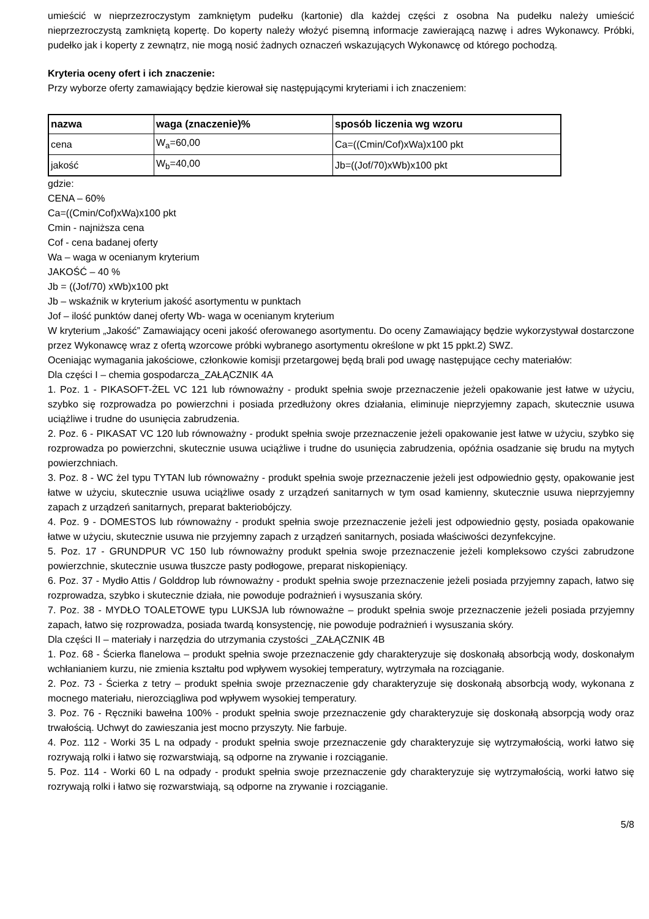umieścić w nieprzezroczystym zamkniętym pudełku (kartonie) dla każdej części z osobna Na pudełku należy umieścić nieprzezroczystą zamkniętą kopertę. Do koperty należy włożyć pisemną informacje zawierającą nazwę i adres Wykonawcy. Próbki, pudełko jak i koperty z zewnątrz, nie mogą nosić żadnych oznaczeń wskazujących Wykonawcę od którego pochodzą.
Kryteria oceny ofert i ich znaczenie:
Przy wyborze oferty zamawiający będzie kierował się następującymi kryteriami i ich znaczeniem:
| nazwa | waga (znaczenie)% | sposób liczenia wg wzoru |
| --- | --- | --- |
| cena | W<sub>a</sub>=60,00 | Ca=((Cmin/Cof)xWa)x100 pkt |
| jakość | W<sub>b</sub>=40,00 | Jb=((Jof/70)xWb)x100 pkt |
gdzie:
CENA – 60%
Ca=((Cmin/Cof)xWa)x100 pkt
Cmin - najniższa cena
Cof - cena badanej oferty
Wa – waga w ocenianym kryterium
JAKOŚĆ – 40 %
Jb = ((Jof/70) xWb)x100 pkt
Jb – wskaźnik w kryterium jakość asortymentu w punktach
Jof – ilość punktów danej oferty Wb- waga w ocenianym kryterium
W kryterium „Jakość” Zamawiający oceni jakość oferowanego asortymentu. Do oceny Zamawiający będzie wykorzystywał dostarczone przez Wykonawcę wraz z ofertą wzorcowe próbki wybranego asortymentu określone w pkt 15 ppkt.2) SWZ.
Oceniając wymagania jakościowe, członkowie komisji przetargowej będą brali pod uwagę następujące cechy materiałów:
Dla części I – chemia gospodarcza_ZAŁĄCZNIK 4A
1. Poz. 1 - PIKASOFT-ŻEL VC 121 lub równoważny - produkt spełnia swoje przeznaczenie jeżeli opakowanie jest łatwe w użyciu, szybko się rozprowadza po powierzchni i posiada przedłużony okres działania, eliminuje nieprzyjemny zapach, skutecznie usuwa uciążliwe i trudne do usunięcia zabrudzenia.
2. Poz. 6 - PIKASAT VC 120 lub równoważny - produkt spełnia swoje przeznaczenie jeżeli opakowanie jest łatwe w użyciu, szybko się rozprowadza po powierzchni, skutecznie usuwa uciążliwe i trudne do usunięcia zabrudzenia, opóźnia osadzanie się brudu na mytych powierzchniach.
3. Poz. 8 - WC żel typu TYTAN lub równoważny - produkt spełnia swoje przeznaczenie jeżeli jest odpowiednio gęsty, opakowanie jest łatwe w użyciu, skutecznie usuwa uciążliwe osady z urządzeń sanitarnych w tym osad kamienny, skutecznie usuwa nieprzyjemny zapach z urządzeń sanitarnych, preparat bakteriobójczy.
4. Poz. 9 - DOMESTOS lub równoważny - produkt spełnia swoje przeznaczenie jeżeli jest odpowiednio gęsty, posiada opakowanie łatwe w użyciu, skutecznie usuwa nie przyjemny zapach z urządzeń sanitarnych, posiada właściwości dezynfekcyjne.
5. Poz. 17 - GRUNDPUR VC 150 lub równoważny produkt spełnia swoje przeznaczenie jeżeli kompleksowo czyści zabrudzone powierzchnie, skutecznie usuwa tłuszcze pasty podłogowe, preparat niskopieniący.
6. Poz. 37 - Mydło Attis / Golddrop lub równoważny - produkt spełnia swoje przeznaczenie jeżeli posiada przyjemny zapach, łatwo się rozprowadza, szybko i skutecznie działa, nie powoduje podrażnień i wysuszania skóry.
7. Poz. 38 - MYDŁO TOALETOWE typu LUKSJA lub równoważne – produkt spełnia swoje przeznaczenie jeżeli posiada przyjemny zapach, łatwo się rozprowadza, posiada twardą konsystencję, nie powoduje podrażnień i wysuszania skóry.
Dla części II – materiały i narzędzia do utrzymania czystości _ZAŁĄCZNIK 4B
1. Poz. 68 - Ścierka flanelowa – produkt spełnia swoje przeznaczenie gdy charakteryzuje się doskonałą absorbcją wody, doskonałym wchłanianiem kurzu, nie zmienia kształtu pod wpływem wysokiej temperatury, wytrzymała na rozciąganie.
2. Poz. 73 - Ścierka z tetry – produkt spełnia swoje przeznaczenie gdy charakteryzuje się doskonałą absorbcją wody, wykonana z mocnego materiału, nierozciągliwa pod wpływem wysokiej temperatury.
3. Poz. 76 - Ręczniki bawełna 100% - produkt spełnia swoje przeznaczenie gdy charakteryzuje się doskonałą absorpcją wody oraz trwałością. Uchwyt do zawieszania jest mocno przyszyty. Nie farbuje.
4. Poz. 112 - Worki 35 L na odpady - produkt spełnia swoje przeznaczenie gdy charakteryzuje się wytrzymałością, worki łatwo się rozrywają rolki i łatwo się rozwarstwiają, są odporne na zrywanie i rozciąganie.
5. Poz. 114 - Worki 60 L na odpady - produkt spełnia swoje przeznaczenie gdy charakteryzuje się wytrzymałością, worki łatwo się rozrywają rolki i łatwo się rozwarstwiają, są odporne na zrywanie i rozciąganie.
5/8